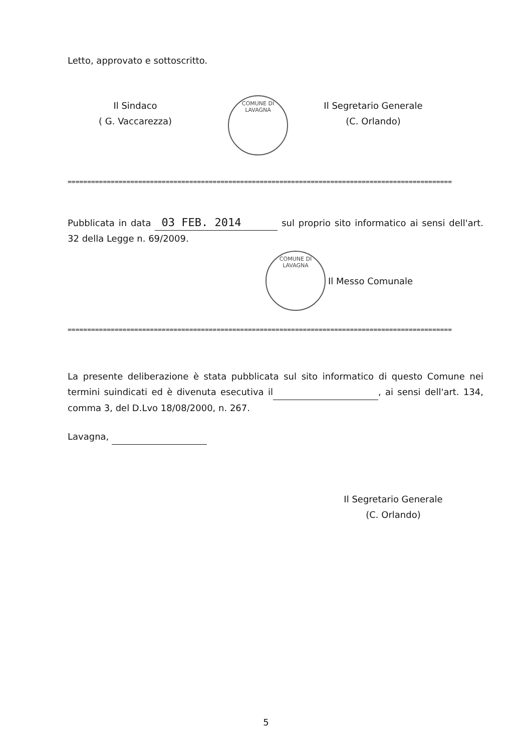Letto, approvato e sottoscritto.
Il Sindaco
( G. Vaccarezza)
COMUNE DI LAVAGNA
Il Segretario Generale
(C. Orlando)
==================================================================================================
Pubblicata in data 03 FEB. 2014 sul proprio sito informatico ai sensi dell'art. 32 della Legge n. 69/2009.
COMUNE DI LAVAGNA
Il Messo Comunale
==================================================================================================
La presente deliberazione è stata pubblicata sul sito informatico di questo Comune nei termini suindicati ed è divenuta esecutiva il , ai sensi dell'art. 134, comma 3, del D.Lvo 18/08/2000, n. 267.
Lavagna,
Il Segretario Generale
(C. Orlando)
5